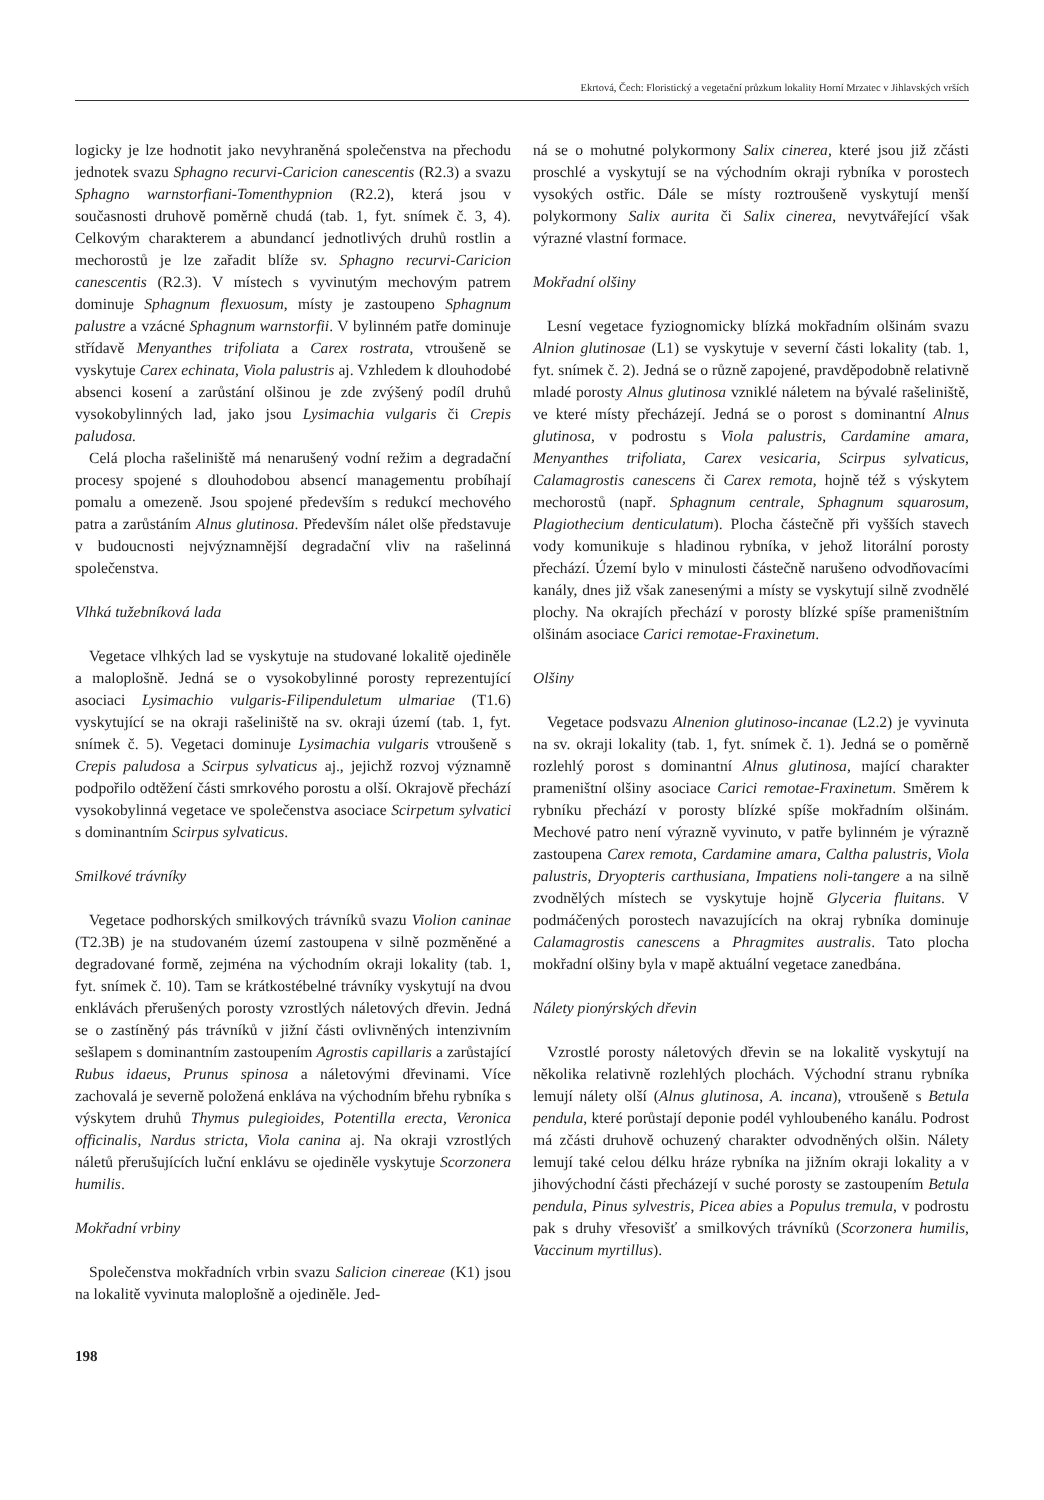Ekrtová, Čech: Floristický a vegetační průzkum lokality Horní Mrzatec v Jihlavských vrších
logicky je lze hodnotit jako nevyhraněná společenstva na přechodu jednotek svazu Sphagno recurvi-Caricion canescentis (R2.3) a svazu Sphagno warnstorfiani-Tomenthypnion (R2.2), která jsou v současnosti druhově poměrně chudá (tab. 1, fyt. snímek č. 3, 4). Celkovým charakterem a abundancí jednotlivých druhů rostlin a mechorostů je lze zařadit blíže sv. Sphagno recurvi-Caricion canescentis (R2.3). V místech s vyvinutým mechovým patrem dominuje Sphagnum flexuosum, místy je zastoupeno Sphagnum palustre a vzácné Sphagnum warnstorfii. V bylinném patře dominuje střídavě Menyanthes trifoliata a Carex rostrata, vtroušeně se vyskytuje Carex echinata, Viola palustris aj. Vzhledem k dlouhodobé absenci kosení a zarůstání olšinou je zde zvýšený podíl druhů vysokobylinných lad, jako jsou Lysimachia vulgaris či Crepis paludosa.
Celá plocha rašeliniště má nenarušený vodní režim a degradační procesy spojené s dlouhodobou absencí managementu probíhají pomalu a omezeně. Jsou spojené především s redukcí mechového patra a zarůstáním Alnus glutinosa. Především nálet olše představuje v budoucnosti nejvýznamnější degradační vliv na rašelinná společenstva.
Vlhká tužebníková lada
Vegetace vlhkých lad se vyskytuje na studované lokalitě ojediněle a maloplošně. Jedná se o vysokobylinné porosty reprezentující asociaci Lysimachio vulgaris-Filipenduletum ulmariae (T1.6) vyskytující se na okraji rašeliniště na sv. okraji území (tab. 1, fyt. snímek č. 5). Vegetaci dominuje Lysimachia vulgaris vtroušeně s Crepis paludosa a Scirpus sylvaticus aj., jejichž rozvoj významně podpořilo odtěžení části smrkového porostu a olší. Okrajově přechází vysokobylinná vegetace ve společenstva asociace Scirpetum sylvatici s dominantním Scirpus sylvaticus.
Smilkové trávníky
Vegetace podhorských smilkových trávníků svazu Violion caninae (T2.3B) je na studovaném území zastoupena v silně pozměněné a degradované formě, zejména na východním okraji lokality (tab. 1, fyt. snímek č. 10). Tam se krátkostébelné trávníky vyskytují na dvou enklávách přerušených porosty vzrostlých náletových dřevin. Jedná se o zastíněný pás trávníků v jižní části ovlivněných intenzivním sešlapem s dominantním zastoupením Agrostis capillaris a zarůstající Rubus idaeus, Prunus spinosa a náletovými dřevinami. Více zachovalá je severně položená enkláva na východním břehu rybníka s výskytem druhů Thymus pulegioides, Potentilla erecta, Veronica officinalis, Nardus stricta, Viola canina aj. Na okraji vzrostlých náletů přerušujících luční enklávu se ojediněle vyskytuje Scorzonera humilis.
Mokřadní vrbiny
Společenstva mokřadních vrbin svazu Salicion cinereae (K1) jsou na lokalitě vyvinuta maloplošně a ojediněle. Jed-
198
ná se o mohutné polykormony Salix cinerea, které jsou již zčásti proschlé a vyskytují se na východním okraji rybníka v porostech vysokých ostřic. Dále se místy roztroušeně vyskytují menší polykormony Salix aurita či Salix cinerea, nevytvářející však výrazné vlastní formace.
Mokřadní olšiny
Lesní vegetace fyziognomicky blízká mokřadním olšinám svazu Alnion glutinosae (L1) se vyskytuje v severní části lokality (tab. 1, fyt. snímek č. 2). Jedná se o různě zapojené, pravděpodobně relativně mladé porosty Alnus glutinosa vzniklé náletem na bývalé rašeliniště, ve které místy přecházejí. Jedná se o porost s dominantní Alnus glutinosa, v podrostu s Viola palustris, Cardamine amara, Menyanthes trifoliata, Carex vesicaria, Scirpus sylvaticus, Calamagrostis canescens či Carex remota, hojně též s výskytem mechorostů (např. Sphagnum centrale, Sphagnum squarosum, Plagiothecium denticulatum). Plocha částečně při vyšších stavech vody komunikuje s hladinou rybníka, v jehož litorální porosty přechází. Území bylo v minulosti částečně narušeno odvodňovacími kanály, dnes již však zanesenými a místy se vyskytují silně zvodnělé plochy. Na okrajích přechází v porosty blízké spíše prameništním olšinám asociace Carici remotae-Fraxinetum.
Olšiny
Vegetace podsvazu Alnenion glutinoso-incanae (L2.2) je vyvinuta na sv. okraji lokality (tab. 1, fyt. snímek č. 1). Jedná se o poměrně rozlehlý porost s dominantní Alnus glutinosa, mající charakter prameništní olšiny asociace Carici remotae-Fraxinetum. Směrem k rybníku přechází v porosty blízké spíše mokřadním olšinám. Mechové patro není výrazně vyvinuto, v patře bylinném je výrazně zastoupena Carex remota, Cardamine amara, Caltha palustris, Viola palustris, Dryopteris carthusiana, Impatiens noli-tangere a na silně zvodnělých místech se vyskytuje hojně Glyceria fluitans. V podmáčených porostech navazujících na okraj rybníka dominuje Calamagrostis canescens a Phragmites australis. Tato plocha mokřadní olšiny byla v mapě aktuální vegetace zanedbána.
Nálety pionýrských dřevin
Vzrostlé porosty náletových dřevin se na lokalitě vyskytují na několika relativně rozlehlých plochách. Východní stranu rybníka lemují nálety olší (Alnus glutinosa, A. incana), vtroušeně s Betula pendula, které porůstají deponie podél vyhloubeného kanálu. Podrost má zčásti druhově ochuzený charakter odvodněných olšin. Nálety lemují také celou délku hráze rybníka na jižním okraji lokality a v jihovýchodní části přecházejí v suché porosty se zastoupením Betula pendula, Pinus sylvestris, Picea abies a Populus tremula, v podrostu pak s druhy vřesovišť a smilkových trávníků (Scorzonera humilis, Vaccinum myrtillus).